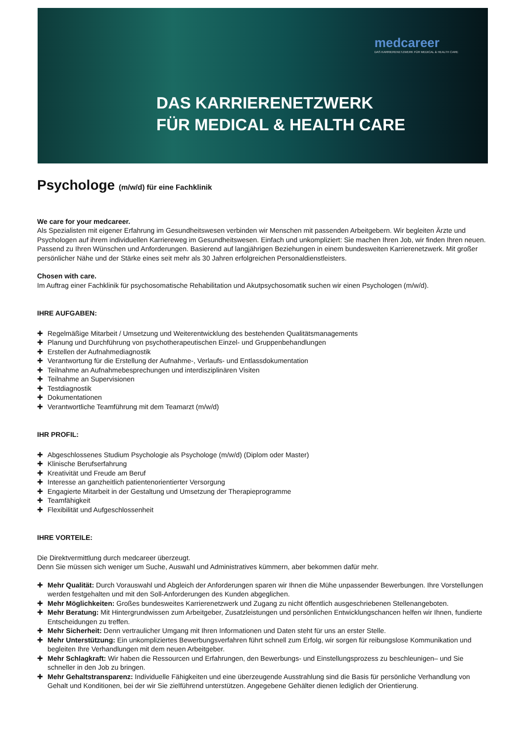medcareer
DAS KARRIERENETZWERK FÜR MEDICAL & HEALTH CARE
DAS KARRIERENETZWERK
FÜR MEDICAL & HEALTH CARE
Psychologe (m/w/d) für eine Fachklinik
We care for your medcareer.
Als Spezialisten mit eigener Erfahrung im Gesundheitswesen verbinden wir Menschen mit passenden Arbeitgebern. Wir begleiten Ärzte und Psychologen auf ihrem individuellen Karriereweg im Gesundheitswesen. Einfach und unkompliziert: Sie machen Ihren Job, wir finden Ihren neuen. Passend zu Ihren Wünschen und Anforderungen. Basierend auf langjährigen Beziehungen in einem bundesweiten Karrierenetzwerk. Mit großer persönlicher Nähe und der Stärke eines seit mehr als 30 Jahren erfolgreichen Personaldienstleisters.
Chosen with care.
Im Auftrag einer Fachklinik für psychosomatische Rehabilitation und Akutpsychosomatik suchen wir einen Psychologen (m/w/d).
IHRE AUFGABEN:
✚ Regelmäßige Mitarbeit / Umsetzung und Weiterentwicklung des bestehenden Qualitätsmanagements
✚ Planung und Durchführung von psychotherapeutischen Einzel- und Gruppenbehandlungen
✚ Erstellen der Aufnahmediagnostik
✚ Verantwortung für die Erstellung der Aufnahme-, Verlaufs- und Entlassdokumentation
✚ Teilnahme an Aufnahmebesprechungen und interdisziplinären Visiten
✚ Teilnahme an Supervisionen
✚ Testdiagnostik
✚ Dokumentationen
✚ Verantwortliche Teamführung mit dem Teamarzt (m/w/d)
IHR PROFIL:
✚ Abgeschlossenes Studium Psychologie als Psychologe (m/w/d) (Diplom oder Master)
✚ Klinische Berufserfahrung
✚ Kreativität und Freude am Beruf
✚ Interesse an ganzheitlich patientenorientierter Versorgung
✚ Engagierte Mitarbeit in der Gestaltung und Umsetzung der Therapieprogramme
✚ Teamfähigkeit
✚ Flexibilität und Aufgeschlossenheit
IHRE VORTEILE:
Die Direktvermittlung durch medcareer überzeugt.
Denn Sie müssen sich weniger um Suche, Auswahl und Administratives kümmern, aber bekommen dafür mehr.
✚ Mehr Qualität: Durch Vorauswahl und Abgleich der Anforderungen sparen wir Ihnen die Mühe unpassender Bewerbungen. Ihre Vorstellungen werden festgehalten und mit den Soll-Anforderungen des Kunden abgeglichen.
✚ Mehr Möglichkeiten: Großes bundesweites Karrierenetzwerk und Zugang zu nicht öffentlich ausgeschriebenen Stellenangeboten.
✚ Mehr Beratung: Mit Hintergrundwissen zum Arbeitgeber, Zusatzleistungen und persönlichen Entwicklungschancen helfen wir Ihnen, fundierte Entscheidungen zu treffen.
✚ Mehr Sicherheit: Denn vertraulicher Umgang mit Ihren Informationen und Daten steht für uns an erster Stelle.
✚ Mehr Unterstützung: Ein unkompliziertes Bewerbungsverfahren führt schnell zum Erfolg, wir sorgen für reibungslose Kommunikation und begleiten Ihre Verhandlungen mit dem neuen Arbeitgeber.
✚ Mehr Schlagkraft: Wir haben die Ressourcen und Erfahrungen, den Bewerbungs- und Einstellungsprozess zu beschleunigen– und Sie schneller in den Job zu bringen.
✚ Mehr Gehaltstransparenz: Individuelle Fähigkeiten und eine überzeugende Ausstrahlung sind die Basis für persönliche Verhandlung von Gehalt und Konditionen, bei der wir Sie zielführend unterstützen. Angegebene Gehälter dienen lediglich der Orientierung.